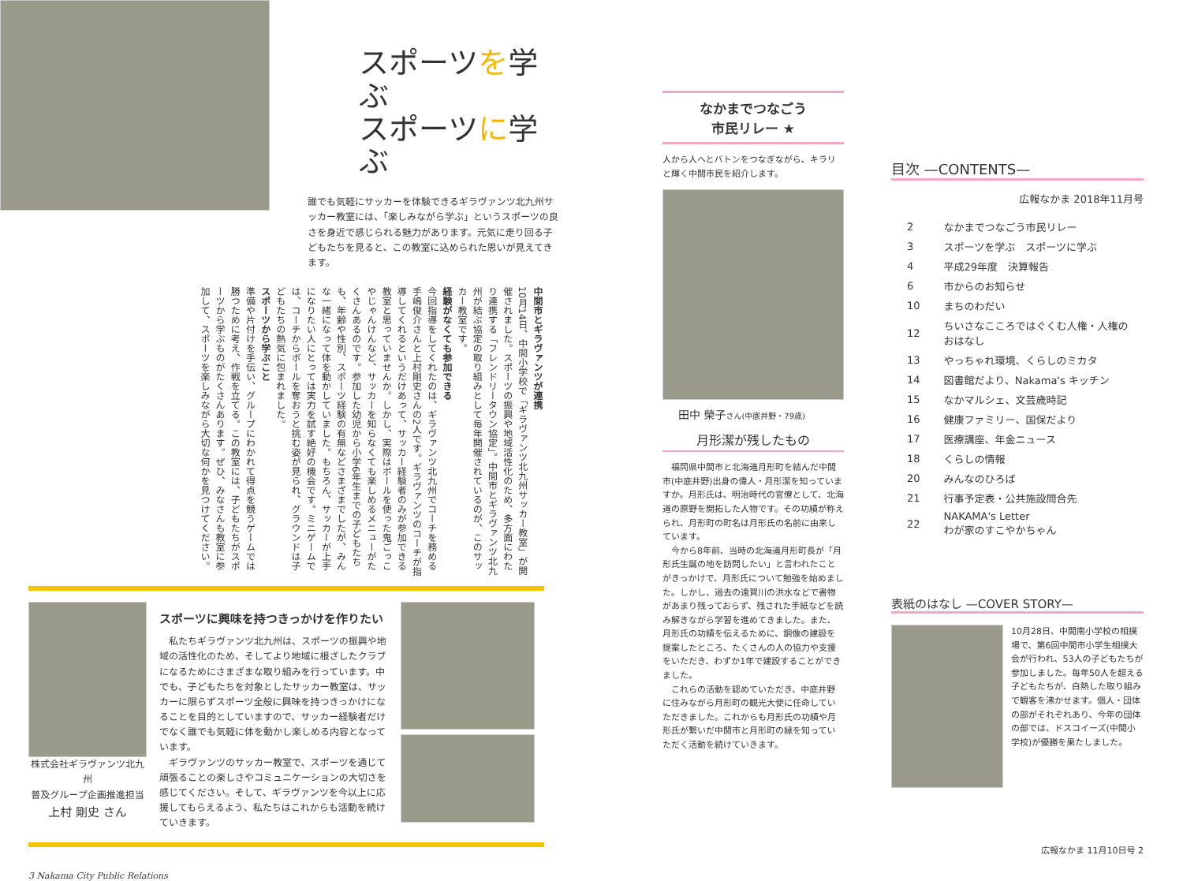スポーツを学ぶ
スポーツに学ぶ
誰でも気軽にサッカーを体験できるギラヴァンツ北九州サッカー教室には、「楽しみながら学ぶ」というスポーツの良さを身近で感じられる魅力があります。元気に走り回る子どもたちを見ると、この教室に込められた思いが見えてきます。
中間市とギラヴァンツが連携
10月14日、中間小学校で「ギラヴァンツ北九州サッカー教室」が開催されました。スポーツの振興や地域活性化のため、多方面にわたり連携する「フレンドリータウン協定」。中間市とギラヴァンツ北九州が結ぶ協定の取り組みとして毎年開催されているのが、このサッカー教室です。
経験がなくても参加できる
今回指導をしてくれたのは、ギラヴァンツ北九州でコーチを務める手嶋俊介さんと上村剛史さんの2人です。ギラヴァンツのコーチが指導してくれるというだけあって、サッカー経験者のみが参加できる教室と思っていませんか。しかし、実際はボールを使った鬼ごっこやじゃんけんなど、サッカーを知らなくても楽しめるメニューがたくさんあるのです。参加した幼児から小学6年生までの子どもたちも、年齢や性別、スポーツ経験の有無などさまざまでしたが、みんな一緒になって体を動かしていました。もちろん、サッカーが上手になりたい人にとっては実力を試す絶好の機会です。ミニゲームでは、コーチからボールを奪おうと挑む姿が見られ、グラウンドは子どもたちの熱気に包まれました。
スポーツから学ぶこと
準備や片付けを手伝い、グループにわかれて得点を競うゲームでは勝つために考え、作戦を立てる。この教室には、子どもたちがスポーツから学ぶものがたくさんあります。ぜひ、みなさんも教室に参加して、スポーツを楽しみながら大切な何かを見つけてください。
株式会社ギラヴァンツ北九州
普及グループ企画推進担当
上村 剛史 さん
スポーツに興味を持つきっかけを作りたい
　私たちギラヴァンツ北九州は、スポーツの振興や地域の活性化のため、そしてより地域に根ざしたクラブになるためにさまざまな取り組みを行っています。中でも、子どもたちを対象としたサッカー教室は、サッカーに限らずスポーツ全般に興味を持つきっかけになることを目的としていますので、サッカー経験者だけでなく誰でも気軽に体を動かし楽しめる内容となっています。
　ギラヴァンツのサッカー教室で、スポーツを通じて頑張ることの楽しさやコミュニケーションの大切さを感じてください。そして、ギラヴァンツを今以上に応援してもらえるよう、私たちはこれからも活動を続けていきます。
3 Nakama City Public Relations
なかまでつなごう
市民リレー ★
人から人へとバトンをつなぎながら、キラリと輝く中間市民を紹介します。
田中 榮子さん(中底井野・79歳)
月形潔が残したもの
　福岡県中間市と北海道月形町を結んだ中間市(中底井野)出身の偉人・月形潔を知っていますか。月形氏は、明治時代の官僚として、北海道の原野を開拓した人物です。その功績が称えられ、月形町の町名は月形氏の名前に由来しています。
　今から8年前、当時の北海道月形町長が「月形氏生誕の地を訪問したい」と言われたことがきっかけで、月形氏について勉強を始めました。しかし、過去の遠賀川の洪水などで書物があまり残っておらず、残された手紙などを読み解きながら学習を進めてきました。また、月形氏の功績を伝えるために、銅像の建設を提案したところ、たくさんの人の協力や支援をいただき、わずか1年で建設することができました。
　これらの活動を認めていただき、中底井野に住みながら月形町の観光大使に任命していただきました。これからも月形氏の功績や月形氏が繋いだ中間市と月形町の縁を知っていただく活動を続けていきます。
目次 —CONTENTS—
広報なかま 2018年11月号
| 2 | なかまでつなごう市民リレー |
| 3 | スポーツを学ぶ スポーツに学ぶ |
| 4 | 平成29年度 決算報告 |
| 6 | 市からのお知らせ |
| 10 | まちのわだい |
| 12 | ちいさなこころではぐくむ人権・人権のおはなし |
| 13 | やっちゃれ環境、くらしのミカタ |
| 14 | 図書館だより、Nakama's キッチン |
| 15 | なかマルシェ、文芸歳時記 |
| 16 | 健康ファミリー、国保だより |
| 17 | 医療講座、年金ニュース |
| 18 | くらしの情報 |
| 20 | みんなのひろば |
| 21 | 行事予定表・公共施設問合先 |
| 22 | NAKAMA's Letter わが家のすこやかちゃん |
表紙のはなし —COVER STORY—
10月28日、中間南小学校の相撲場で、第6回中間市小学生相撲大会が行われ、53人の子どもたちが参加しました。毎年50人を超える子どもたちが、白熱した取り組みで観客を沸かせます。個人・団体の部がそれぞれあり、今年の団体の部では、ドスコイーズ(中間小学校)が優勝を果たしました。
広報なかま 11月10日号 2